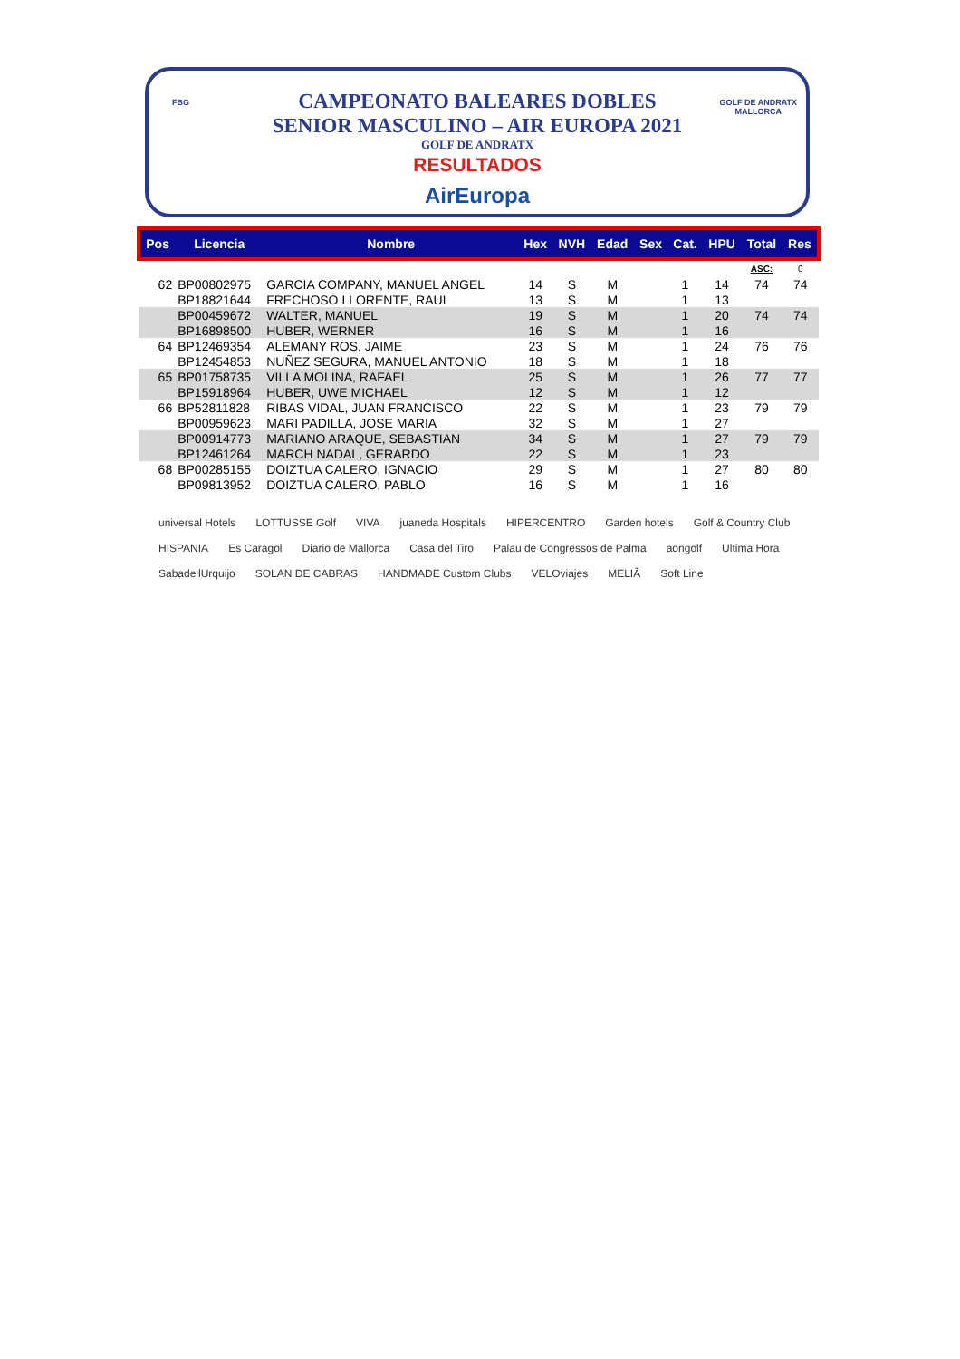FBG
GOLF DE ANDRATX
MALLORCA
CAMPEONATO BALEARES DOBLES
SENIOR MASCULINO – AIR EUROPA 2021
GOLF DE ANDRATX
RESULTADOS
AirEuropa
| Pos | Licencia | Nombre | Hex | NVH | Edad | Sex | Cat. | HPU | Total | Res |
| --- | --- | --- | --- | --- | --- | --- | --- | --- | --- | --- |
| | | | | | | | | | ASC: | 0 |
| 62 | BP00802975 | GARCIA COMPANY, MANUEL ANGEL | 14 | S | M | | 1 | 14 | 74 | 74 |
| | BP18821644 | FRECHOSO LLORENTE, RAUL | 13 | S | M | | 1 | 13 | | |
| | BP00459672 | WALTER, MANUEL | 19 | S | M | | 1 | 20 | 74 | 74 |
| | BP16898500 | HUBER, WERNER | 16 | S | M | | 1 | 16 | | |
| 64 | BP12469354 | ALEMANY ROS, JAIME | 23 | S | M | | 1 | 24 | 76 | 76 |
| | BP12454853 | NUÑEZ SEGURA, MANUEL ANTONIO | 18 | S | M | | 1 | 18 | | |
| 65 | BP01758735 | VILLA MOLINA, RAFAEL | 25 | S | M | | 1 | 26 | 77 | 77 |
| | BP15918964 | HUBER, UWE MICHAEL | 12 | S | M | | 1 | 12 | | |
| 66 | BP52811828 | RIBAS VIDAL, JUAN FRANCISCO | 22 | S | M | | 1 | 23 | 79 | 79 |
| | BP00959623 | MARI PADILLA, JOSE MARIA | 32 | S | M | | 1 | 27 | | |
| | BP00914773 | MARIANO ARAQUE, SEBASTIAN | 34 | S | M | | 1 | 27 | 79 | 79 |
| | BP12461264 | MARCH NADAL, GERARDO | 22 | S | M | | 1 | 23 | | |
| 68 | BP00285155 | DOIZTUA CALERO, IGNACIO | 29 | S | M | | 1 | 27 | 80 | 80 |
| | BP09813952 | DOIZTUA CALERO, PABLO | 16 | S | M | | 1 | 16 | | |
universal Hotels LOTTUSSE Golf VIVA juaneda Hospitals HIPERCENTRO Garden hotels Golf & Country Club HISPANIA Es Caragol Diario de Mallorca Casa del Tiro Palau de Congressos de Palma aongolf Ultima Hora SabadellUrquijo SOLAN DE CABRAS HANDMADE Custom Clubs VELOviajes MELIÃ Soft Line